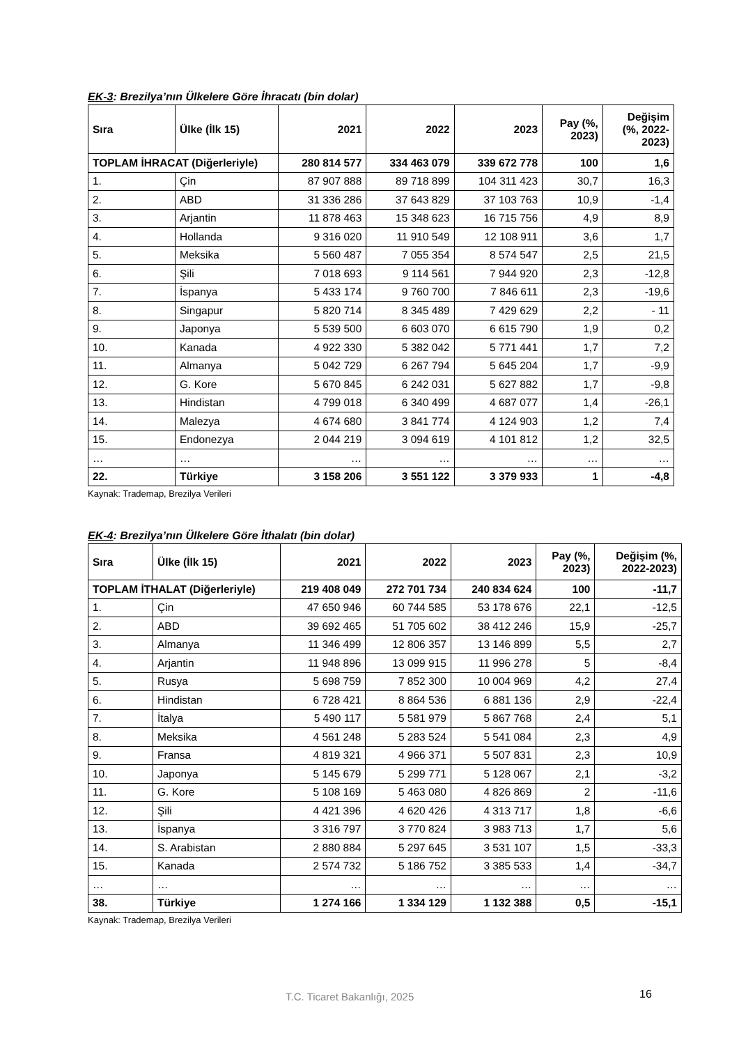EK-3: Brezilya’nın Ülkelere Göre İhracatı (bin dolar)
| Sıra | Ülke (İlk 15) | 2021 | 2022 | 2023 | Pay (%, 2023) | Değişim (%, 2022- 2023) |
| --- | --- | --- | --- | --- | --- | --- |
| TOPLAM İHRACAT (Diğerleriyle) | | 280 814 577 | 334 463 079 | 339 672 778 | 100 | 1,6 |
| 1. | Çin | 87 907 888 | 89 718 899 | 104 311 423 | 30,7 | 16,3 |
| 2. | ABD | 31 336 286 | 37 643 829 | 37 103 763 | 10,9 | -1,4 |
| 3. | Arjantin | 11 878 463 | 15 348 623 | 16 715 756 | 4,9 | 8,9 |
| 4. | Hollanda | 9 316 020 | 11 910 549 | 12 108 911 | 3,6 | 1,7 |
| 5. | Meksika | 5 560 487 | 7 055 354 | 8 574 547 | 2,5 | 21,5 |
| 6. | Şili | 7 018 693 | 9 114 561 | 7 944 920 | 2,3 | -12,8 |
| 7. | İspanya | 5 433 174 | 9 760 700 | 7 846 611 | 2,3 | -19,6 |
| 8. | Singapur | 5 820 714 | 8 345 489 | 7 429 629 | 2,2 | - 11 |
| 9. | Japonya | 5 539 500 | 6 603 070 | 6 615 790 | 1,9 | 0,2 |
| 10. | Kanada | 4 922 330 | 5 382 042 | 5 771 441 | 1,7 | 7,2 |
| 11. | Almanya | 5 042 729 | 6 267 794 | 5 645 204 | 1,7 | -9,9 |
| 12. | G. Kore | 5 670 845 | 6 242 031 | 5 627 882 | 1,7 | -9,8 |
| 13. | Hindistan | 4 799 018 | 6 340 499 | 4 687 077 | 1,4 | -26,1 |
| 14. | Malezya | 4 674 680 | 3 841 774 | 4 124 903 | 1,2 | 7,4 |
| 15. | Endonezya | 2 044 219 | 3 094 619 | 4 101 812 | 1,2 | 32,5 |
| … | … | … | … | … | … | … |
| 22. | Türkiye | 3 158 206 | 3 551 122 | 3 379 933 | 1 | -4,8 |
Kaynak: Trademap, Brezilya Verileri
EK-4: Brezilya’nın Ülkelere Göre İthalatı (bin dolar)
| Sıra | Ülke (İlk 15) | 2021 | 2022 | 2023 | Pay (%, 2023) | Değişim (%, 2022-2023) |
| --- | --- | --- | --- | --- | --- | --- |
| TOPLAM İTHALAT (Diğerleriyle) | | 219 408 049 | 272 701 734 | 240 834 624 | 100 | -11,7 |
| 1. | Çin | 47 650 946 | 60 744 585 | 53 178 676 | 22,1 | -12,5 |
| 2. | ABD | 39 692 465 | 51 705 602 | 38 412 246 | 15,9 | -25,7 |
| 3. | Almanya | 11 346 499 | 12 806 357 | 13 146 899 | 5,5 | 2,7 |
| 4. | Arjantin | 11 948 896 | 13 099 915 | 11 996 278 | 5 | -8,4 |
| 5. | Rusya | 5 698 759 | 7 852 300 | 10 004 969 | 4,2 | 27,4 |
| 6. | Hindistan | 6 728 421 | 8 864 536 | 6 881 136 | 2,9 | -22,4 |
| 7. | İtalya | 5 490 117 | 5 581 979 | 5 867 768 | 2,4 | 5,1 |
| 8. | Meksika | 4 561 248 | 5 283 524 | 5 541 084 | 2,3 | 4,9 |
| 9. | Fransa | 4 819 321 | 4 966 371 | 5 507 831 | 2,3 | 10,9 |
| 10. | Japonya | 5 145 679 | 5 299 771 | 5 128 067 | 2,1 | -3,2 |
| 11. | G. Kore | 5 108 169 | 5 463 080 | 4 826 869 | 2 | -11,6 |
| 12. | Şili | 4 421 396 | 4 620 426 | 4 313 717 | 1,8 | -6,6 |
| 13. | İspanya | 3 316 797 | 3 770 824 | 3 983 713 | 1,7 | 5,6 |
| 14. | S. Arabistan | 2 880 884 | 5 297 645 | 3 531 107 | 1,5 | -33,3 |
| 15. | Kanada | 2 574 732 | 5 186 752 | 3 385 533 | 1,4 | -34,7 |
| … | … | … | … | … | … | … |
| 38. | Türkiye | 1 274 166 | 1 334 129 | 1 132 388 | 0,5 | -15,1 |
Kaynak: Trademap, Brezilya Verileri
T.C. Ticaret Bakanlığı, 2025 16